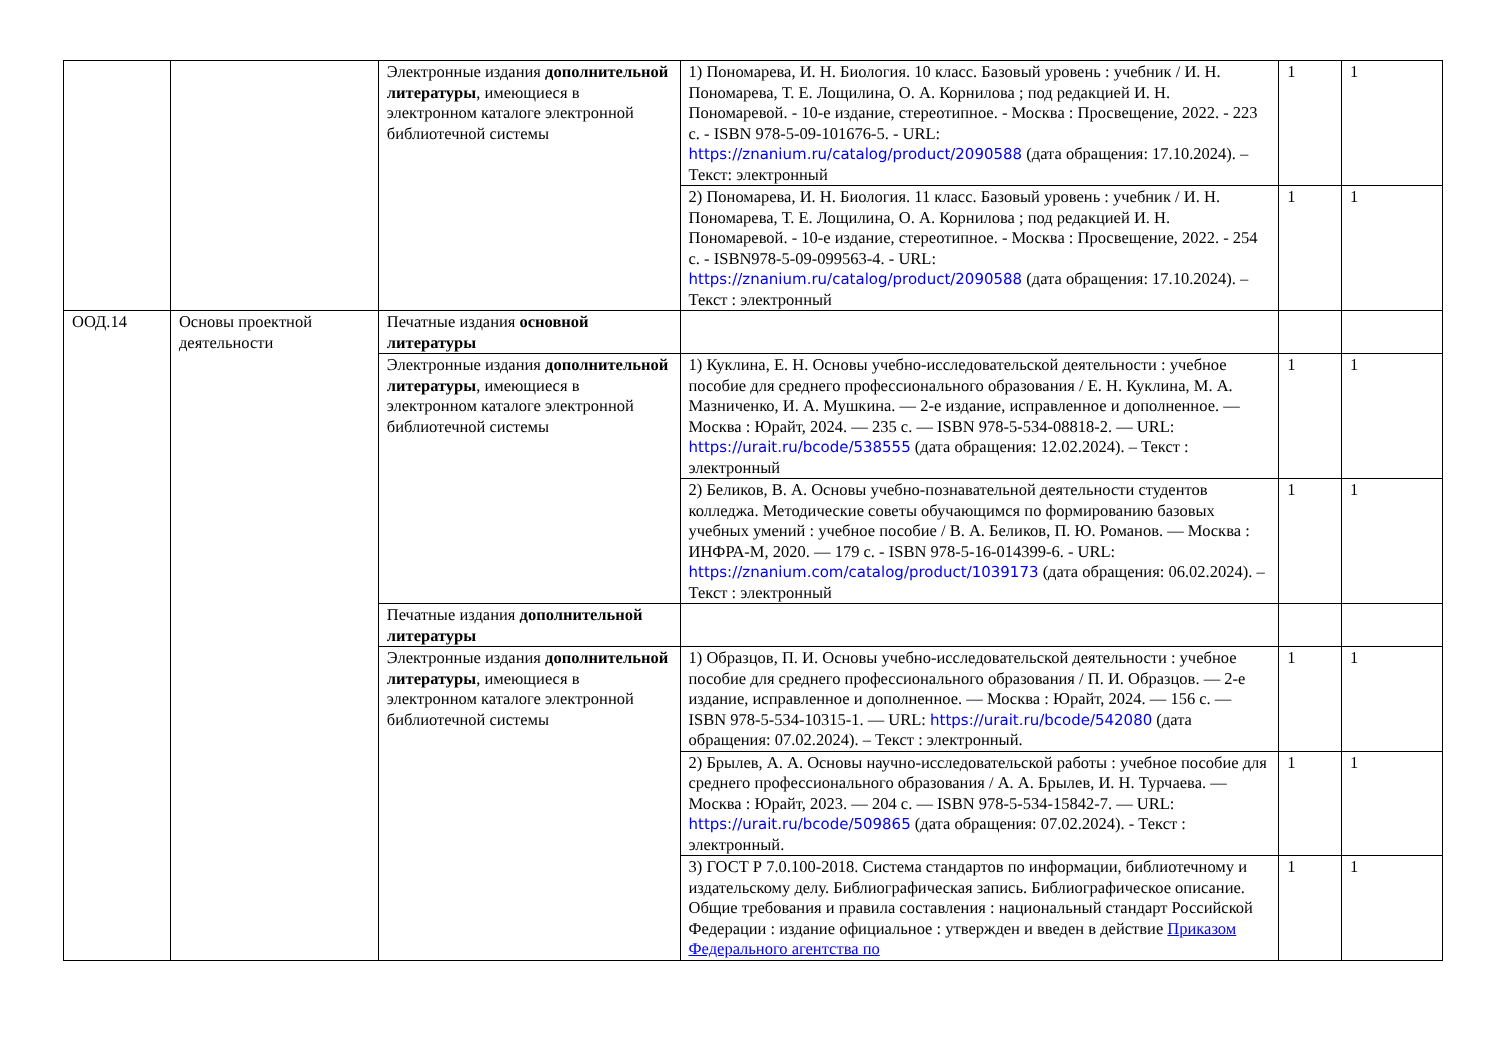| | | Электронные издания дополнительной литературы , имеющиеся в электронном каталоге электронной библиотечной системы | 1) Пономарева, И. Н. Биология. 10 класс. Базовый уровень : учебник / И. Н. Пономарева, Т. Е. Лощилина, О. А. Корнилова ; под редакцией И. Н. Пономаревой. - 10-е издание, стереотипное. - Москва : Просвещение, 2022. - 223 с. - ISBN 978-5-09-101676-5. - URL: https://znanium.ru/catalog/product/2090588 (дата обращения: 17.10.2024). – Текст: электронный | 1 | 1 |
| | | | 2) Пономарева, И. Н. Биология. 11 класс. Базовый уровень : учебник / И. Н. Пономарева, Т. Е. Лощилина, О. А. Корнилова ; под редакцией И. Н. Пономаревой. - 10-е издание, стереотипное. - Москва : Просвещение, 2022. - 254 с. - ISBN978-5-09-099563-4. - URL: https://znanium.ru/catalog/product/2090588 (дата обращения: 17.10.2024). – Текст : электронный | 1 | 1 |
| ООД.14 | Основы проектной деятельности | Печатные издания основной литературы | | | |
| | | Электронные издания дополнительной литературы , имеющиеся в электронном каталоге электронной библиотечной системы | 1) Куклина, Е. Н. Основы учебно-исследовательской деятельности : учебное пособие для среднего профессионального образования / Е. Н. Куклина, М. А. Мазниченко, И. А. Мушкина. — 2-е издание, исправленное и дополненное. — Москва : Юрайт, 2024. — 235 с. — ISBN 978-5-534-08818-2. — URL: https://urait.ru/bcode/538555 (дата обращения: 12.02.2024). – Текст : электронный | 1 | 1 |
| | | | 2) Беликов, В. А. Основы учебно-познавательной деятельности студентов колледжа. Методические советы обучающимся по формированию базовых учебных умений : учебное пособие / В. А. Беликов, П. Ю. Романов. — Москва : ИНФРА-М, 2020. — 179 с. - ISBN 978-5-16-014399-6. - URL: https://znanium.com/catalog/product/1039173 (дата обращения: 06.02.2024). – Текст : электронный | 1 | 1 |
| | | Печатные издания дополнительной литературы | | | |
| | | Электронные издания дополнительной литературы , имеющиеся в электронном каталоге электронной библиотечной системы | 1) Образцов, П. И. Основы учебно-исследовательской деятельности : учебное пособие для среднего профессионального образования / П. И. Образцов. — 2-е издание, исправленное и дополненное. — Москва : Юрайт, 2024. — 156 с. — ISBN 978-5-534-10315-1. — URL: https://urait.ru/bcode/542080 (дата обращения: 07.02.2024). – Текст : электронный. | 1 | 1 |
| | | | 2) Брылев, А. А. Основы научно-исследовательской работы : учебное пособие для среднего профессионального образования / А. А. Брылев, И. Н. Турчаева. — Москва : Юрайт, 2023. — 204 с. — ISBN 978-5-534-15842-7. — URL: https://urait.ru/bcode/509865 (дата обращения: 07.02.2024). - Текст : электронный. | 1 | 1 |
| | | | 3) ГОСТ Р 7.0.100-2018. Система стандартов по информации, библиотечному и издательскому делу. Библиографическая запись. Библиографическое описание. Общие требования и правила составления : национальный стандарт Российской Федерации : издание официальное : утвержден и введен в действие Приказом Федерального агентства по | 1 | 1 |